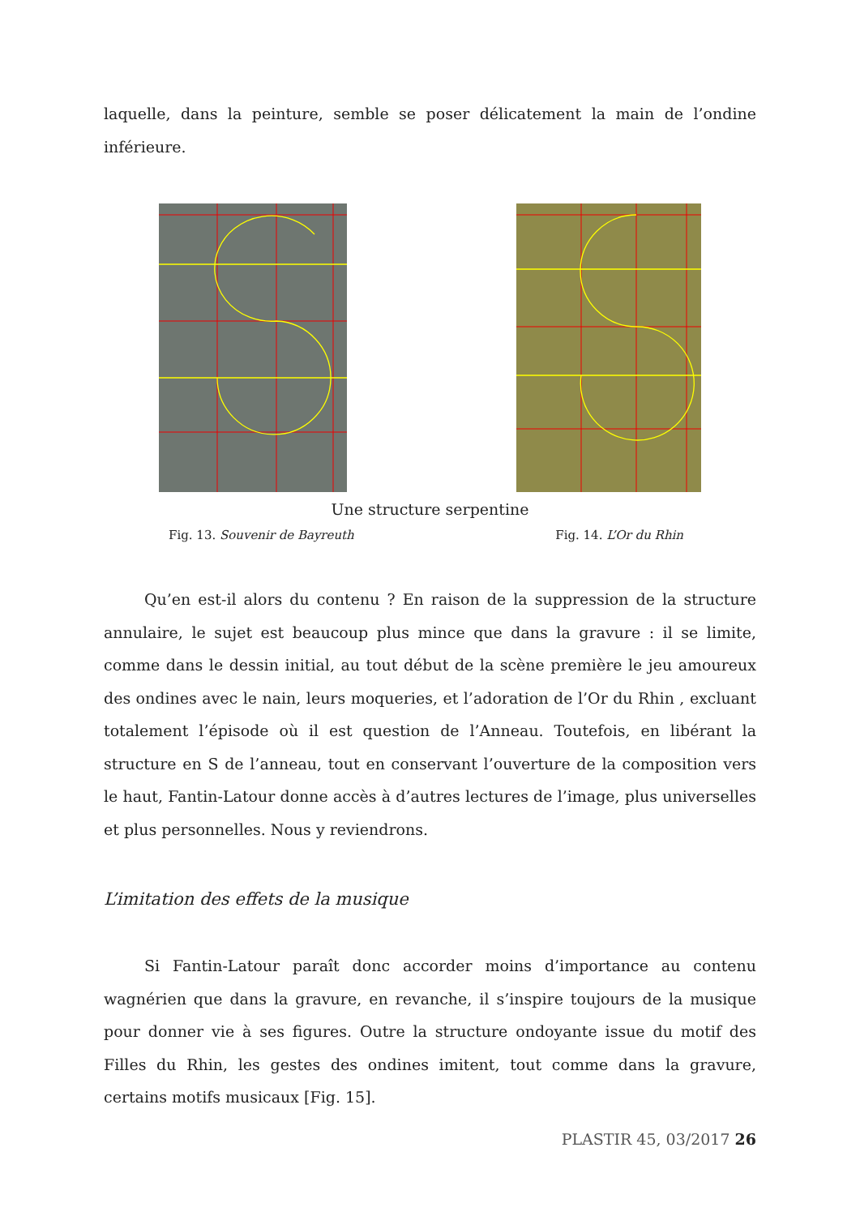laquelle, dans la peinture, semble se poser délicatement la main de l’ondine inférieure.
Une structure serpentine
Fig. 13. Souvenir de Bayreuth Fig. 14. L’Or du Rhin
Qu’en est-il alors du contenu ? En raison de la suppression de la structure annulaire, le sujet est beaucoup plus mince que dans la gravure : il se limite, comme dans le dessin initial, au tout début de la scène première le jeu amoureux des ondines avec le nain, leurs moqueries, et l’adoration de l’Or du Rhin , excluant totalement l’épisode où il est question de l’Anneau. Toutefois, en libérant la structure en S de l’anneau, tout en conservant l’ouverture de la composition vers le haut, Fantin-Latour donne accès à d’autres lectures de l’image, plus universelles et plus personnelles. Nous y reviendrons.
L’imitation des effets de la musique
Si Fantin-Latour paraît donc accorder moins d’importance au contenu wagnérien que dans la gravure, en revanche, il s’inspire toujours de la musique pour donner vie à ses figures. Outre la structure ondoyante issue du motif des Filles du Rhin, les gestes des ondines imitent, tout comme dans la gravure, certains motifs musicaux [Fig. 15].
PLASTIR 45, 03/2017 26